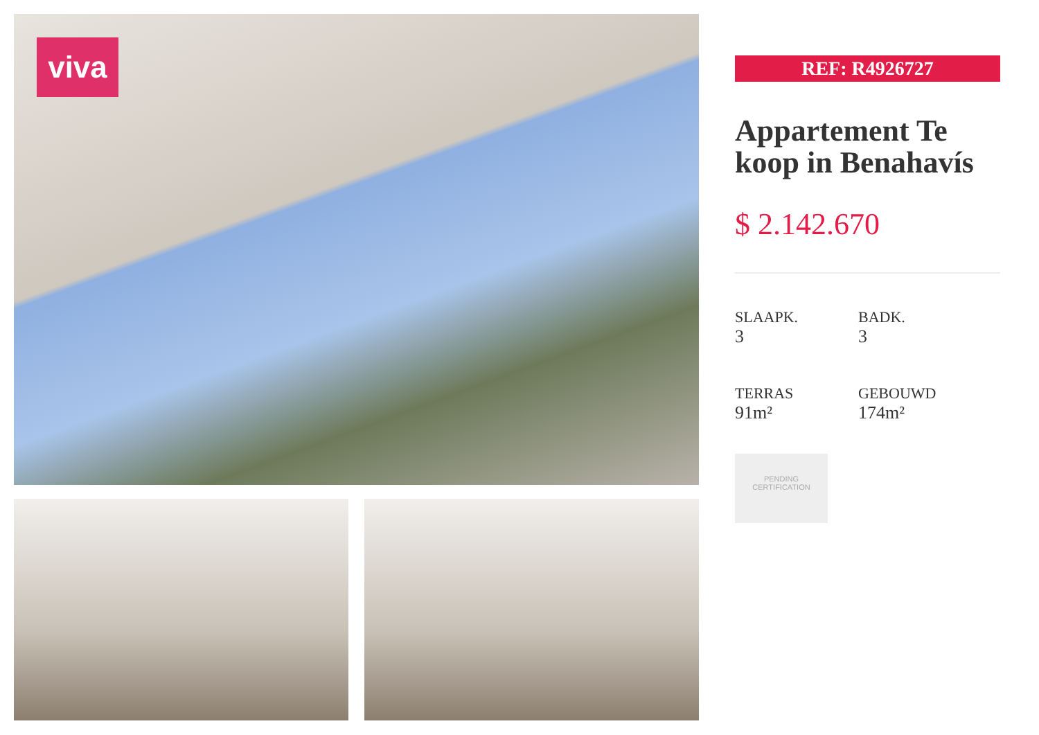viva
REF: R4926727
Appartement Te koop in Benahavís
$ 2.142.670
SLAAPK.
3
BADK.
3
TERRAS
91m²
GEBOUWD
174m²
PENDING
CERTIFICATION